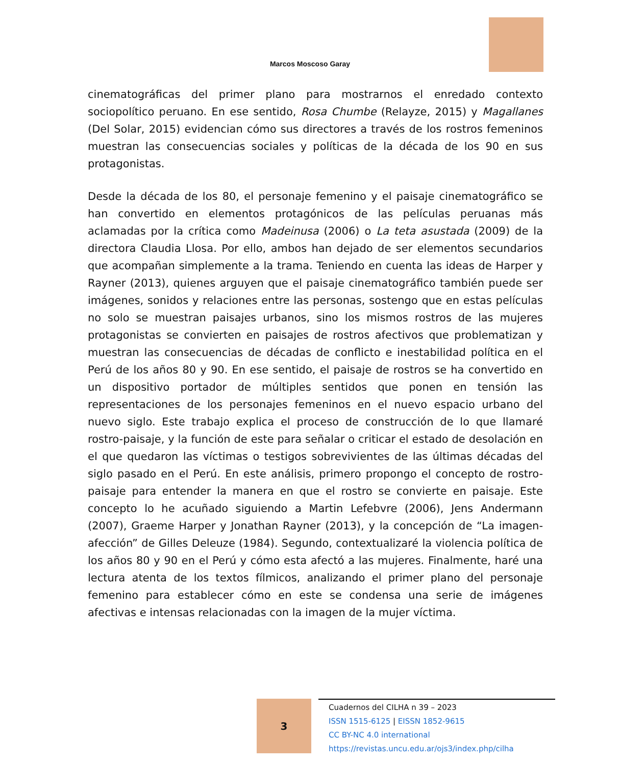Marcos Moscoso Garay
cinematográficas del primer plano para mostrarnos el enredado contexto sociopolítico peruano. En ese sentido, Rosa Chumbe (Relayze, 2015) y Magallanes (Del Solar, 2015) evidencian cómo sus directores a través de los rostros femeninos muestran las consecuencias sociales y políticas de la década de los 90 en sus protagonistas.
Desde la década de los 80, el personaje femenino y el paisaje cinematográfico se han convertido en elementos protagónicos de las películas peruanas más aclamadas por la crítica como Madeinusa (2006) o La teta asustada (2009) de la directora Claudia Llosa. Por ello, ambos han dejado de ser elementos secundarios que acompañan simplemente a la trama. Teniendo en cuenta las ideas de Harper y Rayner (2013), quienes arguyen que el paisaje cinematográfico también puede ser imágenes, sonidos y relaciones entre las personas, sostengo que en estas películas no solo se muestran paisajes urbanos, sino los mismos rostros de las mujeres protagonistas se convierten en paisajes de rostros afectivos que problematizan y muestran las consecuencias de décadas de conflicto e inestabilidad política en el Perú de los años 80 y 90. En ese sentido, el paisaje de rostros se ha convertido en un dispositivo portador de múltiples sentidos que ponen en tensión las representaciones de los personajes femeninos en el nuevo espacio urbano del nuevo siglo. Este trabajo explica el proceso de construcción de lo que llamaré rostro-paisaje, y la función de este para señalar o criticar el estado de desolación en el que quedaron las víctimas o testigos sobrevivientes de las últimas décadas del siglo pasado en el Perú. En este análisis, primero propongo el concepto de rostro-paisaje para entender la manera en que el rostro se convierte en paisaje. Este concepto lo he acuñado siguiendo a Martin Lefebvre (2006), Jens Andermann (2007), Graeme Harper y Jonathan Rayner (2013), y la concepción de “La imagen-afección” de Gilles Deleuze (1984). Segundo, contextualizaré la violencia política de los años 80 y 90 en el Perú y cómo esta afectó a las mujeres. Finalmente, haré una lectura atenta de los textos fílmicos, analizando el primer plano del personaje femenino para establecer cómo en este se condensa una serie de imágenes afectivas e intensas relacionadas con la imagen de la mujer víctima.
3
Cuadernos del CILHA n 39 – 2023
ISSN 1515-6125 | EISSN 1852-9615
CC BY-NC 4.0 international
https://revistas.uncu.edu.ar/ojs3/index.php/cilha